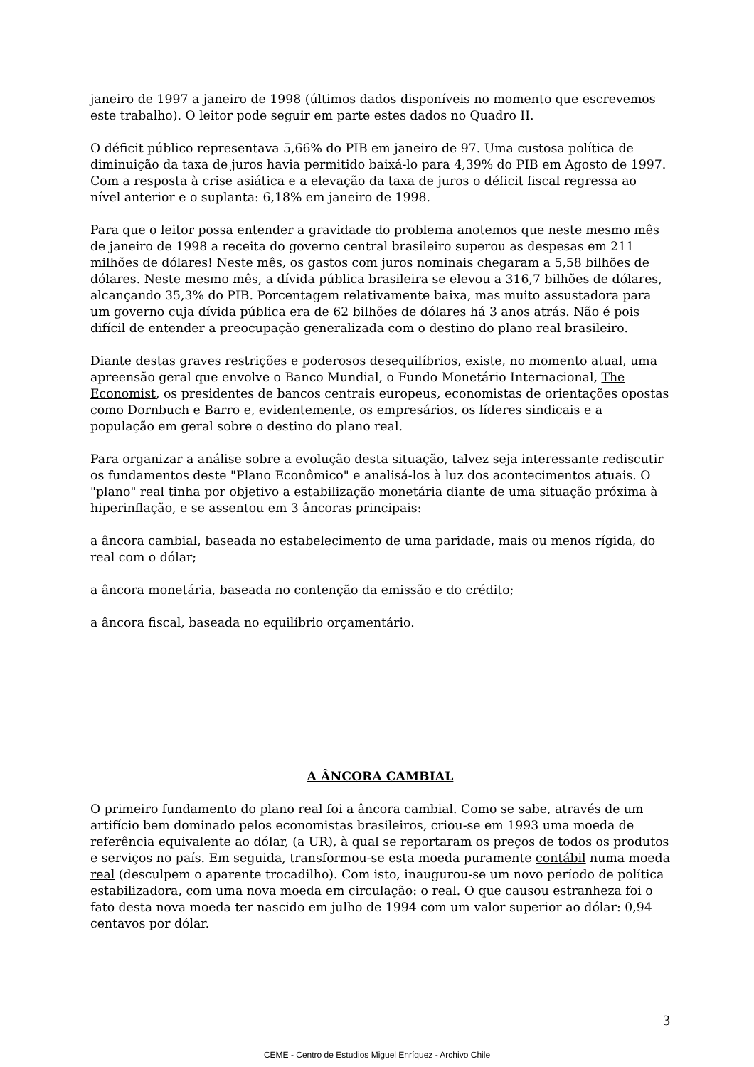janeiro de 1997 a janeiro de 1998 (últimos dados disponíveis no momento que escrevemos este trabalho). O leitor pode seguir em parte estes dados no Quadro II.
O déficit público representava 5,66% do PIB em janeiro de 97. Uma custosa política de diminuição da taxa de juros havia permitido baixá-lo para 4,39% do PIB em Agosto de 1997. Com a resposta à crise asiática e a elevação da taxa de juros o déficit fiscal regressa ao nível anterior e o suplanta: 6,18% em janeiro de 1998.
Para que o leitor possa entender a gravidade do problema anotemos que neste mesmo mês de janeiro de 1998 a receita do governo central brasileiro superou as despesas em 211 milhões de dólares! Neste mês, os gastos com juros nominais chegaram a 5,58 bilhões de dólares. Neste mesmo mês, a dívida pública brasileira se elevou a 316,7 bilhões de dólares, alcançando 35,3% do PIB. Porcentagem relativamente baixa, mas muito assustadora para um governo cuja dívida pública era de 62 bilhões de dólares há 3 anos atrás. Não é pois difícil de entender a preocupação generalizada com o destino do plano real brasileiro.
Diante destas graves restrições e poderosos desequilíbrios, existe, no momento atual, uma apreensão geral que envolve o Banco Mundial, o Fundo Monetário Internacional, The Economist, os presidentes de bancos centrais europeus, economistas de orientações opostas como Dornbuch e Barro e, evidentemente, os empresários, os líderes sindicais e a população em geral sobre o destino do plano real.
Para organizar a análise sobre a evolução desta situação, talvez seja interessante rediscutir os fundamentos deste "Plano Econômico" e analisá-los à luz dos acontecimentos atuais. O "plano" real tinha por objetivo a estabilização monetária diante de uma situação próxima à hiperinflação, e se assentou em 3 âncoras principais:
a âncora cambial, baseada no estabelecimento de uma paridade, mais ou menos rígida, do real com o dólar;
a âncora monetária, baseada no contenção da emissão e do crédito;
a âncora fiscal, baseada no equilíbrio orçamentário.
A ÂNCORA CAMBIAL
O primeiro fundamento do plano real foi a âncora cambial. Como se sabe, através de um artifício bem dominado pelos economistas brasileiros, criou-se em 1993 uma moeda de referência equivalente ao dólar, (a UR), à qual se reportaram os preços de todos os produtos e serviços no país. Em seguida, transformou-se esta moeda puramente contábil numa moeda real (desculpem o aparente trocadilho). Com isto, inaugurou-se um novo período de política estabilizadora, com uma nova moeda em circulação: o real. O que causou estranheza foi o fato desta nova moeda ter nascido em julho de 1994 com um valor superior ao dólar: 0,94 centavos por dólar.
3
CEME - Centro de Estudios Miguel Enríquez - Archivo Chile